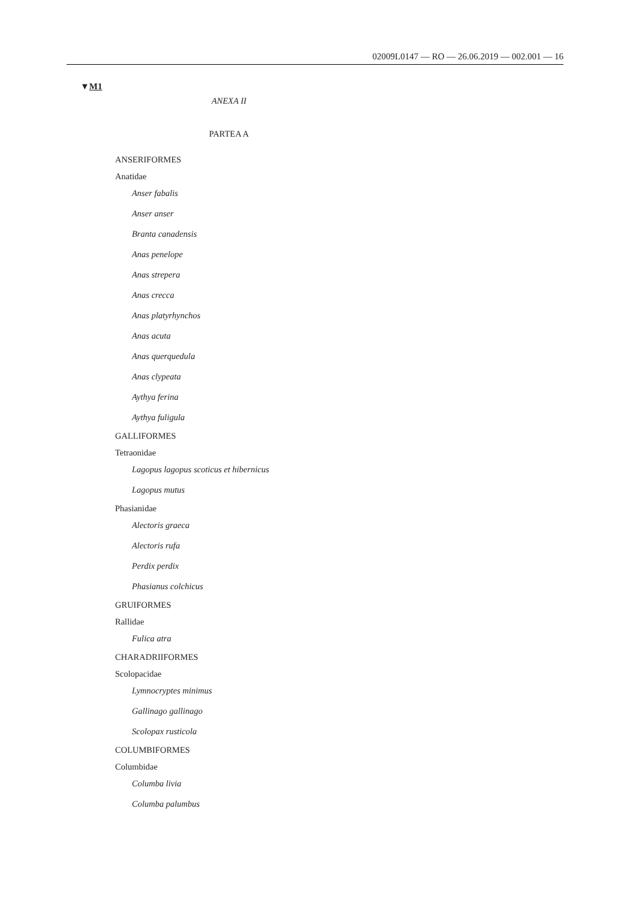02009L0147 — RO — 26.06.2019 — 002.001 — 16
▼M1
ANEXA II
PARTEA A
ANSERIFORMES
Anatidae
Anser fabalis
Anser anser
Branta canadensis
Anas penelope
Anas strepera
Anas crecca
Anas platyrhynchos
Anas acuta
Anas querquedula
Anas clypeata
Aythya ferina
Aythya fuligula
GALLIFORMES
Tetraonidae
Lagopus lagopus scoticus et hibernicus
Lagopus mutus
Phasianidae
Alectoris graeca
Alectoris rufa
Perdix perdix
Phasianus colchicus
GRUIFORMES
Rallidae
Fulica atra
CHARADRIIFORMES
Scolopacidae
Lymnocryptes minimus
Gallinago gallinago
Scolopax rusticola
COLUMBIFORMES
Columbidae
Columba livia
Columba palumbus